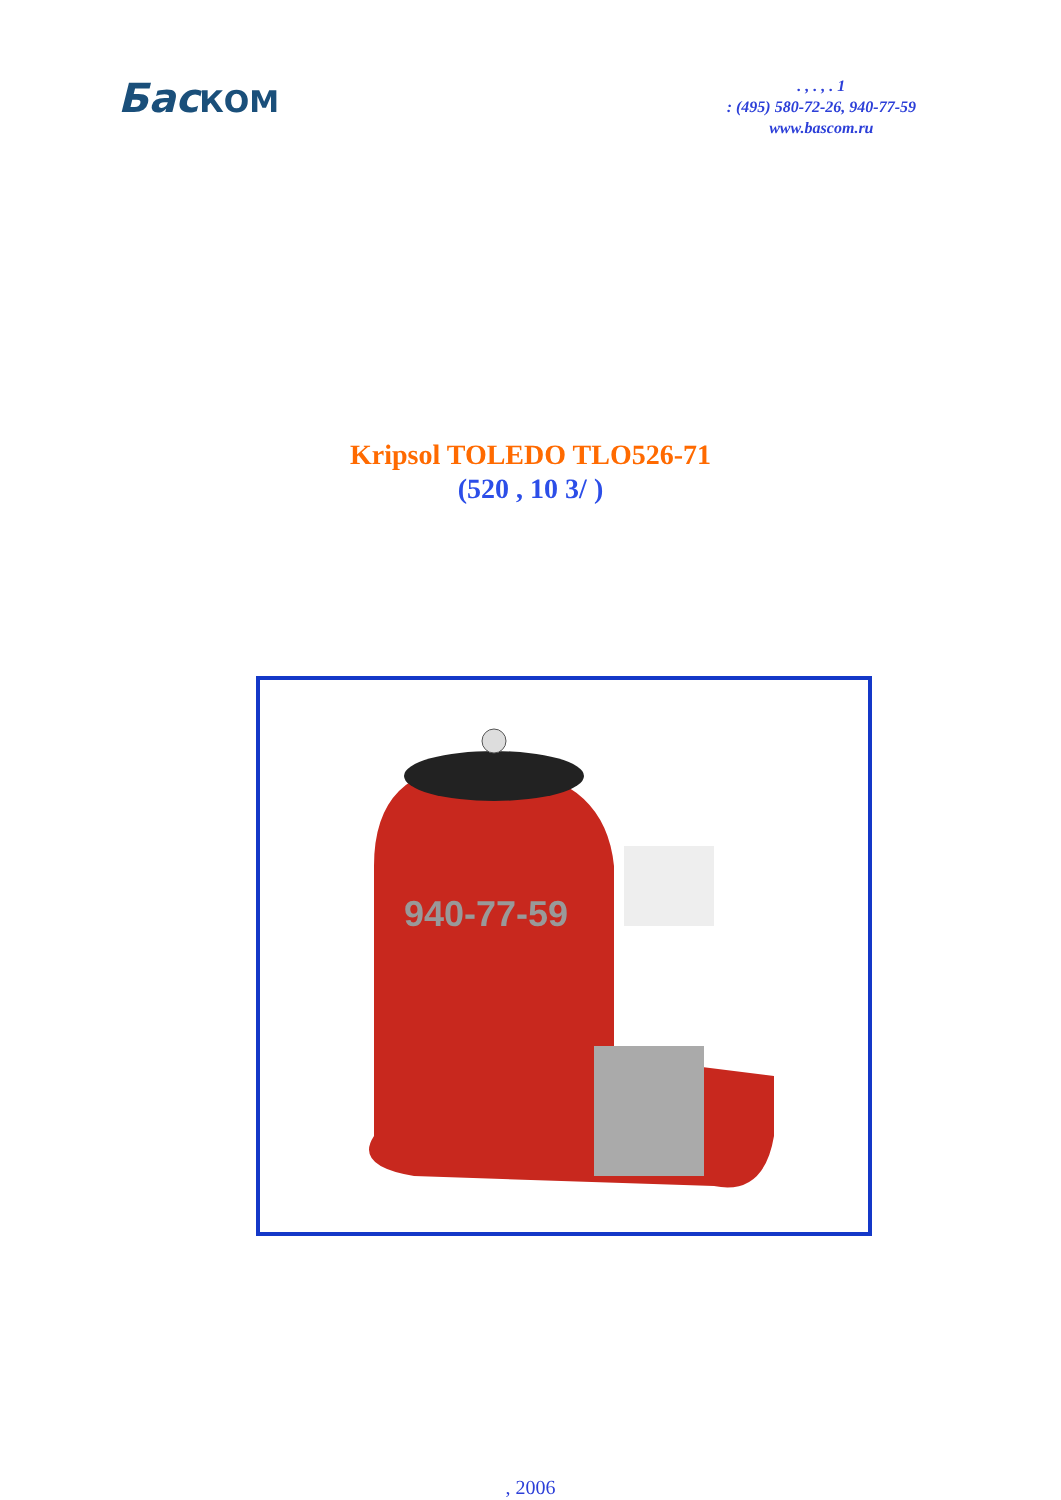БасКОМ
. , . , . 1
: (495) 580-72-26, 940-77-59
www.bascom.ru
Kripsol TOLEDO TLO526-71
(520 , 10 3/ )
940-77-59
, 2006